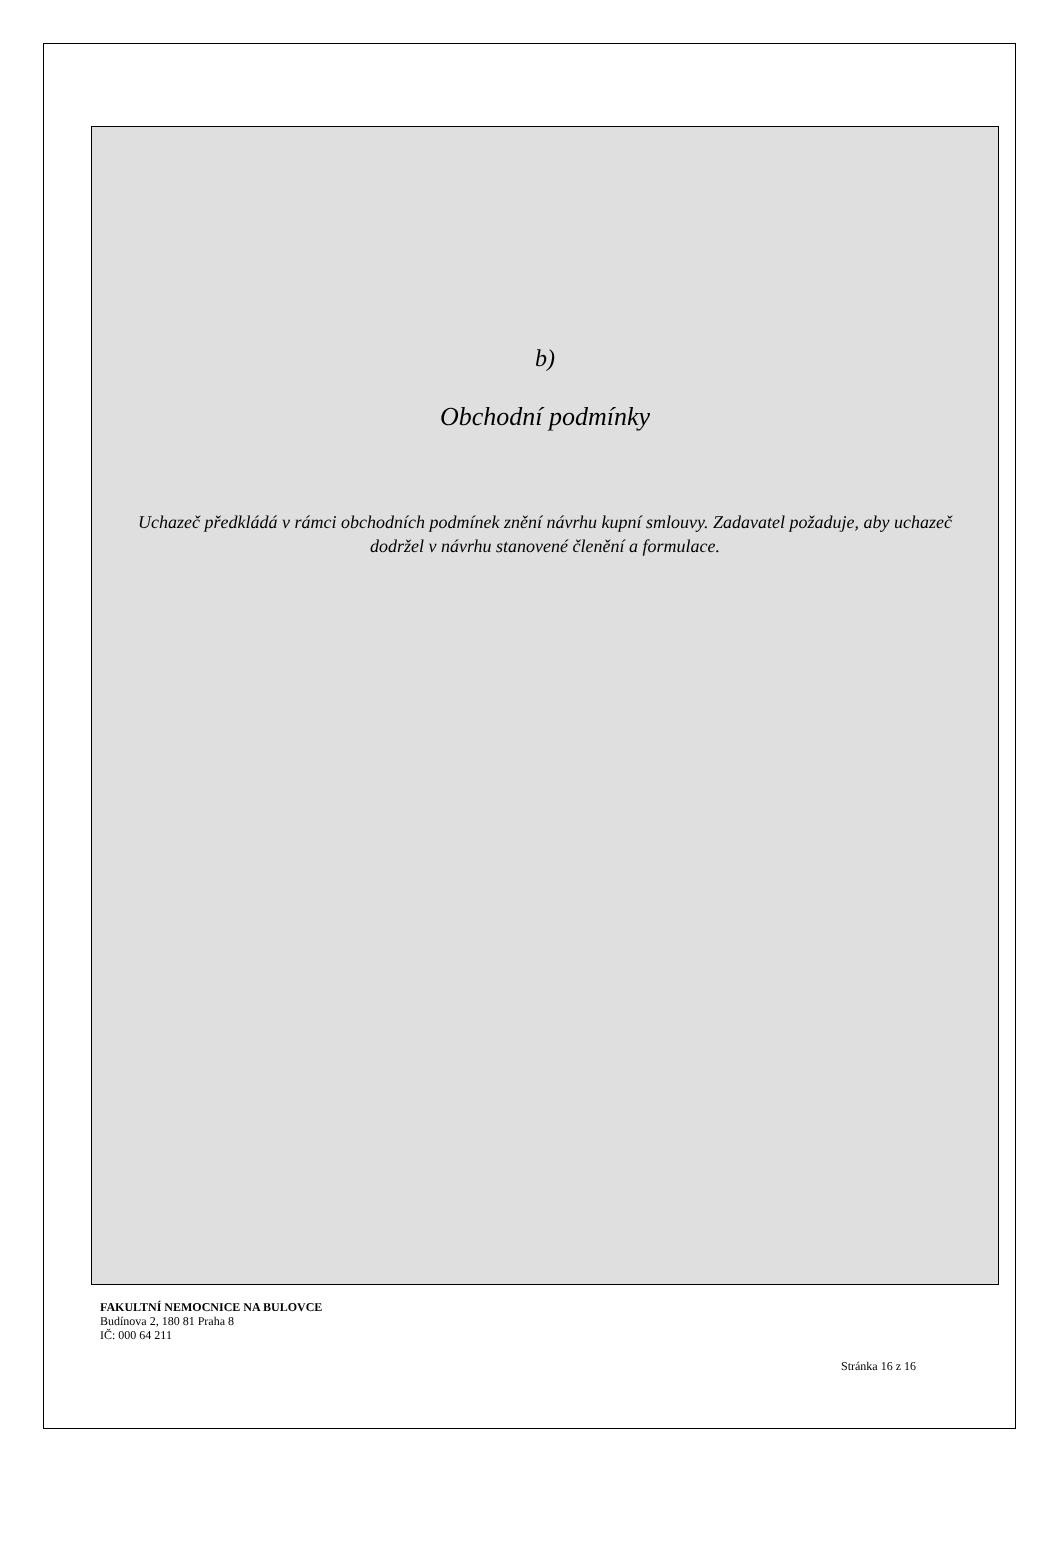b)
Obchodní podmínky
Uchazeč předkládá v rámci obchodních podmínek znění návrhu kupní smlouvy. Zadavatel požaduje, aby uchazeč dodržel v návrhu stanovené členění a formulace.
FAKULTNÍ NEMOCNICE NA BULOVCE
Budínova 2, 180 81 Praha 8
IČ: 000 64 211
Stránka 16 z 16